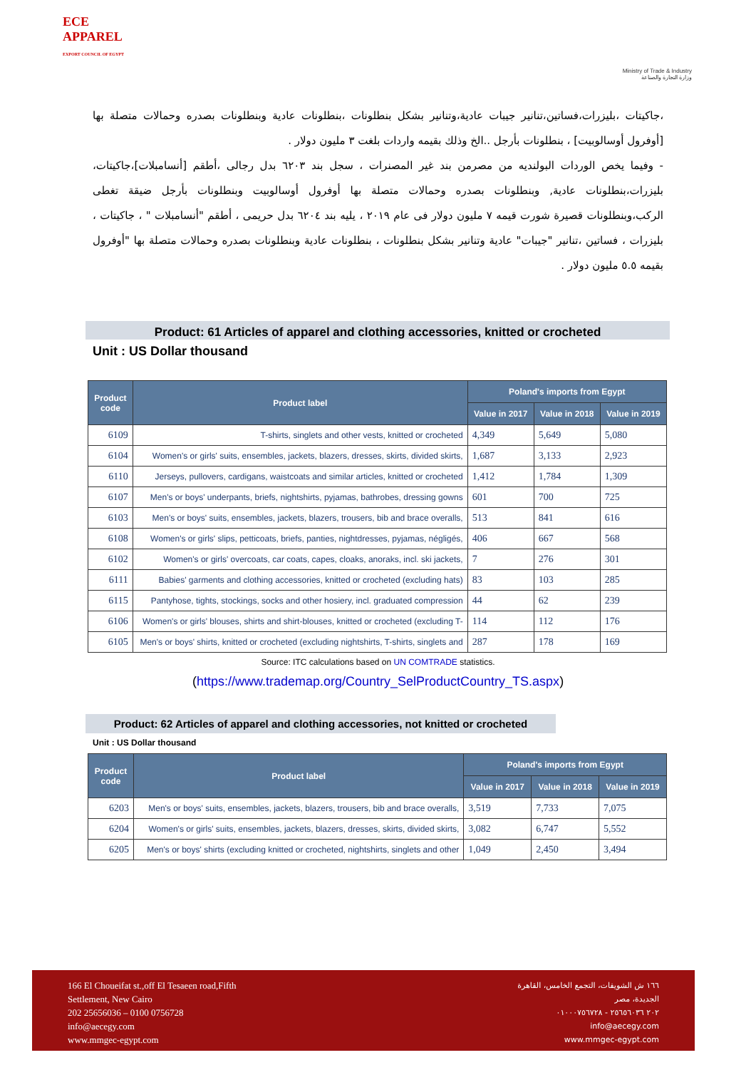ECE
APPAREL
EXPORT COUNCIL OF EGYPT
Ministry of Trade & Industry
وزارة التجارة والصناعة
،جاكيتات ،بليزرات،فساتين،تنانير جيبات عادية،وتنانير بشكل بنطلونات ،بنطلونات عادية وبنطلونات بصدره وحمالات متصلة بها [أوفرول أوسالوبيت] ، بنطلونات بأرجل ..الخ وذلك بقيمه واردات بلغت ٣ مليون دولار .
- وفيما يخص الوردات البولنديه من مصرمن بند غير المصنرات ، سجل بند ٦٢٠٣ بدل رجالى ،أطقم [أنسامبلات]،جاكيتات، بليزرات،بنطلونات عادية, وبنطلونات بصدره وحمالات متصلة بها أوفرول أوسالوبيت وبنطلونات بأرجل ضيقة تغطى الركب،وبنطلونات قصيرة شورت قيمه ٧ مليون دولار فى عام ٢٠١٩ ، يليه بند ٦٢٠٤ بدل حريمى ، أطقم "أنسامبلات " ، جاكيتات ، بليزرات ، فساتين ،تنانير "جيبات" عادية وتنانير بشكل بنطلونات ، بنطلونات عادية وبنطلونات بصدره وحمالات متصلة بها "أوفرول بقيمه ٥.٥ مليون دولار .
Product: 61 Articles of apparel and clothing accessories, knitted or crocheted
Unit : US Dollar thousand
| Product code | Product label | Poland's imports from Egypt | | |
| --- | --- | --- | --- | --- |
| | | Value in 2017 | Value in 2018 | Value in 2019 |
| 6109 | T-shirts, singlets and other vests, knitted or crocheted | 4,349 | 5,649 | 5,080 |
| 6104 | Women's or girls' suits, ensembles, jackets, blazers, dresses, skirts, divided skirts, | 1,687 | 3,133 | 2,923 |
| 6110 | Jerseys, pullovers, cardigans, waistcoats and similar articles, knitted or crocheted | 1,412 | 1,784 | 1,309 |
| 6107 | Men's or boys' underpants, briefs, nightshirts, pyjamas, bathrobes, dressing gowns | 601 | 700 | 725 |
| 6103 | Men's or boys' suits, ensembles, jackets, blazers, trousers, bib and brace overalls, | 513 | 841 | 616 |
| 6108 | Women's or girls' slips, petticoats, briefs, panties, nightdresses, pyjamas, négligés, | 406 | 667 | 568 |
| 6102 | Women's or girls' overcoats, car coats, capes, cloaks, anoraks, incl. ski jackets, | 7 | 276 | 301 |
| 6111 | Babies' garments and clothing accessories, knitted or crocheted (excluding hats) | 83 | 103 | 285 |
| 6115 | Pantyhose, tights, stockings, socks and other hosiery, incl. graduated compression | 44 | 62 | 239 |
| 6106 | Women's or girls' blouses, shirts and shirt-blouses, knitted or crocheted (excluding T- | 114 | 112 | 176 |
| 6105 | Men's or boys' shirts, knitted or crocheted (excluding nightshirts, T-shirts, singlets and | 287 | 178 | 169 |
Source: ITC calculations based on UN COMTRADE statistics.
(https://www.trademap.org/Country_SelProductCountry_TS.aspx)
Product: 62 Articles of apparel and clothing accessories, not knitted or crocheted
Unit : US Dollar thousand
| Product code | Product label | Poland's imports from Egypt | | |
| --- | --- | --- | --- | --- |
| | | Value in 2017 | Value in 2018 | Value in 2019 |
| 6203 | Men's or boys' suits, ensembles, jackets, blazers, trousers, bib and brace overalls, | 3,519 | 7,733 | 7,075 |
| 6204 | Women's or girls' suits, ensembles, jackets, blazers, dresses, skirts, divided skirts, | 3,082 | 6,747 | 5,552 |
| 6205 | Men's or boys' shirts (excluding knitted or crocheted, nightshirts, singlets and other | 1,049 | 2,450 | 3,494 |
166 El Choueifat st.,off El Tesaeen road,Fifth
Settlement, New Cairo
202 25656036 – 0100 0756728
info@aecegy.com
www.mmgec-egypt.com
١٦٦ ش الشويفات، التجمع الخامس، القاهرة
الجديدة، مصر
٢٠٢ ٢٥٦٥٦٠٣٦ - ٠١٠٠٠٧٥٦٧٢٨
info@aecegy.com
www.mmgec-egypt.com